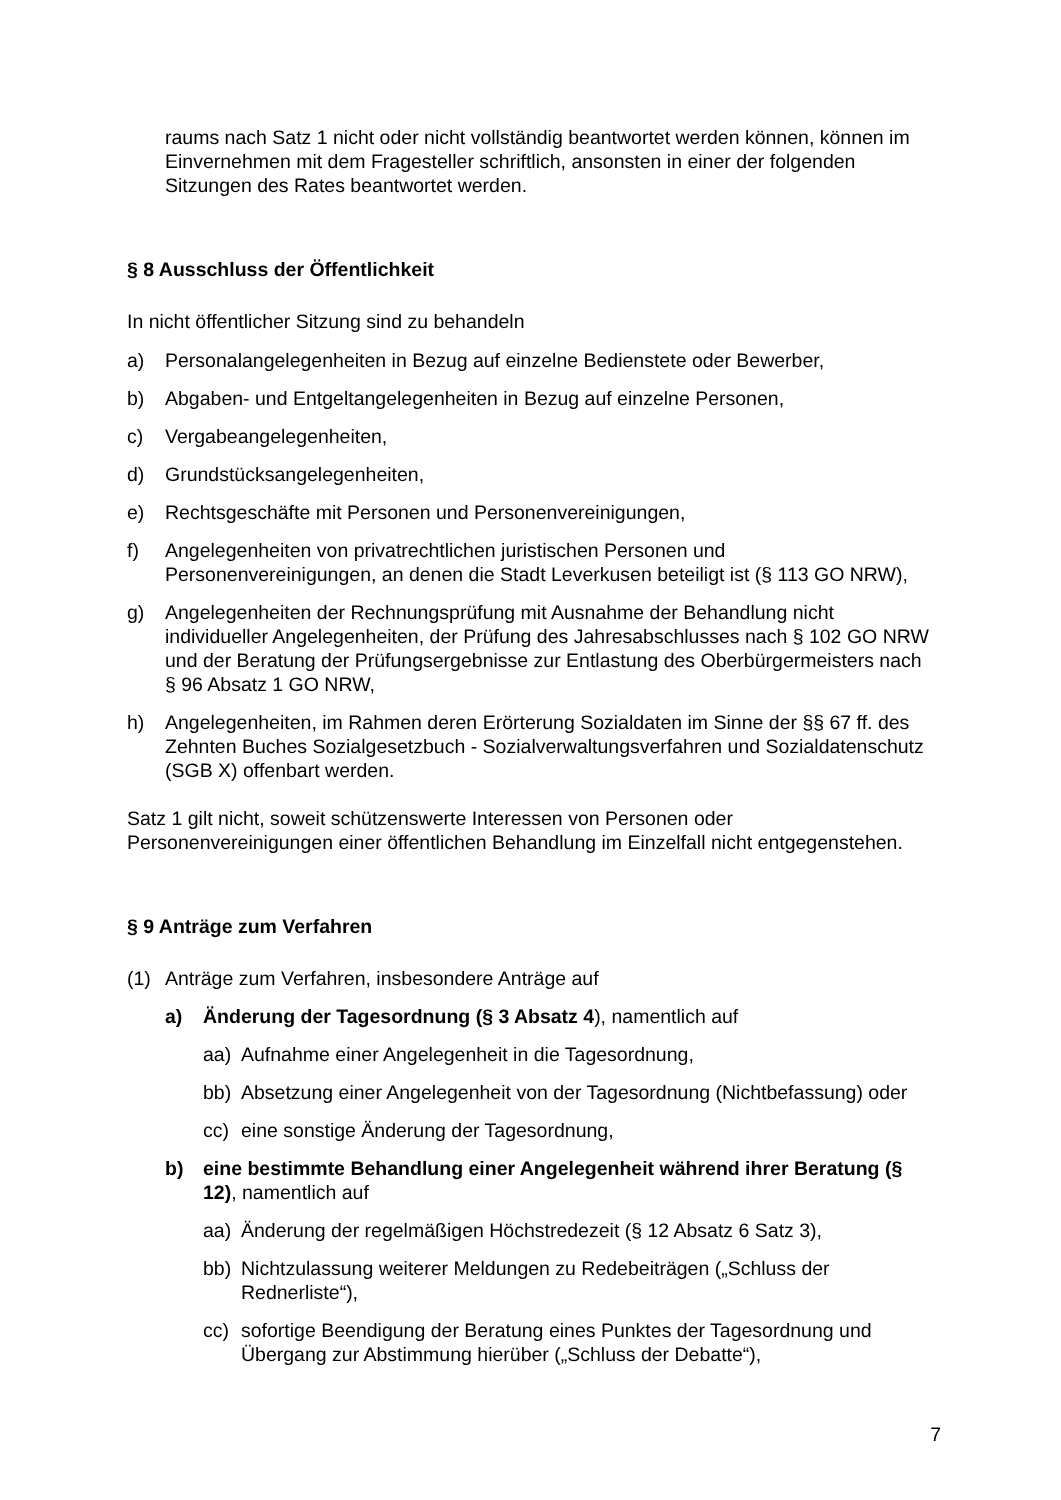raums nach Satz 1 nicht oder nicht vollständig beantwortet werden können, können im Einvernehmen mit dem Fragesteller schriftlich, ansonsten in einer der folgenden Sitzungen des Rates beantwortet werden.
§ 8 Ausschluss der Öffentlichkeit
In nicht öffentlicher Sitzung sind zu behandeln
a) Personalangelegenheiten in Bezug auf einzelne Bedienstete oder Bewerber,
b) Abgaben- und Entgeltangelegenheiten in Bezug auf einzelne Personen,
c) Vergabeangelegenheiten,
d) Grundstücksangelegenheiten,
e) Rechtsgeschäfte mit Personen und Personenvereinigungen,
f) Angelegenheiten von privatrechtlichen juristischen Personen und Personenvereinigungen, an denen die Stadt Leverkusen beteiligt ist (§ 113 GO NRW),
g) Angelegenheiten der Rechnungsprüfung mit Ausnahme der Behandlung nicht individueller Angelegenheiten, der Prüfung des Jahresabschlusses nach § 102 GO NRW und der Beratung der Prüfungsergebnisse zur Entlastung des Oberbürgermeisters nach § 96 Absatz 1 GO NRW,
h) Angelegenheiten, im Rahmen deren Erörterung Sozialdaten im Sinne der §§ 67 ff. des Zehnten Buches Sozialgesetzbuch - Sozialverwaltungsverfahren und Sozialdatenschutz (SGB X) offenbart werden.
Satz 1 gilt nicht, soweit schützenswerte Interessen von Personen oder Personenvereinigungen einer öffentlichen Behandlung im Einzelfall nicht entgegenstehen.
§ 9 Anträge zum Verfahren
(1) Anträge zum Verfahren, insbesondere Anträge auf
a) Änderung der Tagesordnung (§ 3 Absatz 4), namentlich auf
aa) Aufnahme einer Angelegenheit in die Tagesordnung,
bb) Absetzung einer Angelegenheit von der Tagesordnung (Nichtbefassung) oder
cc) eine sonstige Änderung der Tagesordnung,
b) eine bestimmte Behandlung einer Angelegenheit während ihrer Beratung (§ 12), namentlich auf
aa) Änderung der regelmäßigen Höchstredezeit (§ 12 Absatz 6 Satz 3),
bb) Nichtzulassung weiterer Meldungen zu Redebeiträgen („Schluss der Rednerliste“),
cc) sofortige Beendigung der Beratung eines Punktes der Tagesordnung und Übergang zur Abstimmung hierüber („Schluss der Debatte“),
7